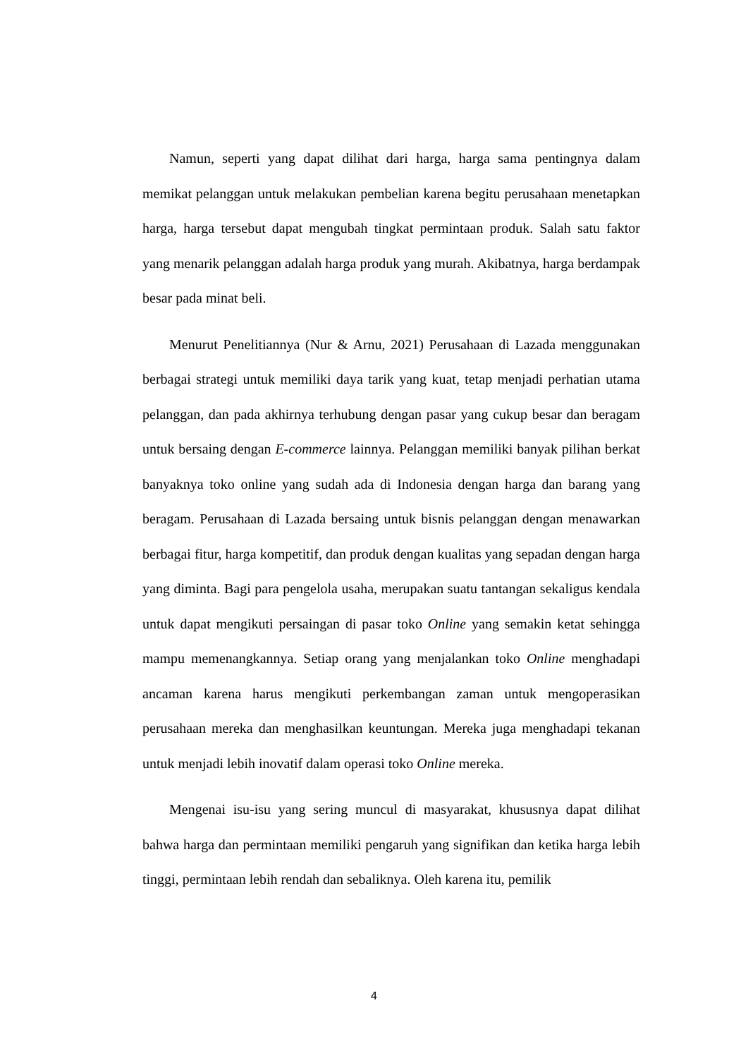Namun, seperti yang dapat dilihat dari harga, harga sama pentingnya dalam memikat pelanggan untuk melakukan pembelian karena begitu perusahaan menetapkan harga, harga tersebut dapat mengubah tingkat permintaan produk. Salah satu faktor yang menarik pelanggan adalah harga produk yang murah. Akibatnya, harga berdampak besar pada minat beli.
Menurut Penelitiannya (Nur & Arnu, 2021) Perusahaan di Lazada menggunakan berbagai strategi untuk memiliki daya tarik yang kuat, tetap menjadi perhatian utama pelanggan, dan pada akhirnya terhubung dengan pasar yang cukup besar dan beragam untuk bersaing dengan E-commerce lainnya. Pelanggan memiliki banyak pilihan berkat banyaknya toko online yang sudah ada di Indonesia dengan harga dan barang yang beragam. Perusahaan di Lazada bersaing untuk bisnis pelanggan dengan menawarkan berbagai fitur, harga kompetitif, dan produk dengan kualitas yang sepadan dengan harga yang diminta. Bagi para pengelola usaha, merupakan suatu tantangan sekaligus kendala untuk dapat mengikuti persaingan di pasar toko Online yang semakin ketat sehingga mampu memenangkannya. Setiap orang yang menjalankan toko Online menghadapi ancaman karena harus mengikuti perkembangan zaman untuk mengoperasikan perusahaan mereka dan menghasilkan keuntungan. Mereka juga menghadapi tekanan untuk menjadi lebih inovatif dalam operasi toko Online mereka.
Mengenai isu-isu yang sering muncul di masyarakat, khususnya dapat dilihat bahwa harga dan permintaan memiliki pengaruh yang signifikan dan ketika harga lebih tinggi, permintaan lebih rendah dan sebaliknya. Oleh karena itu, pemilik
4